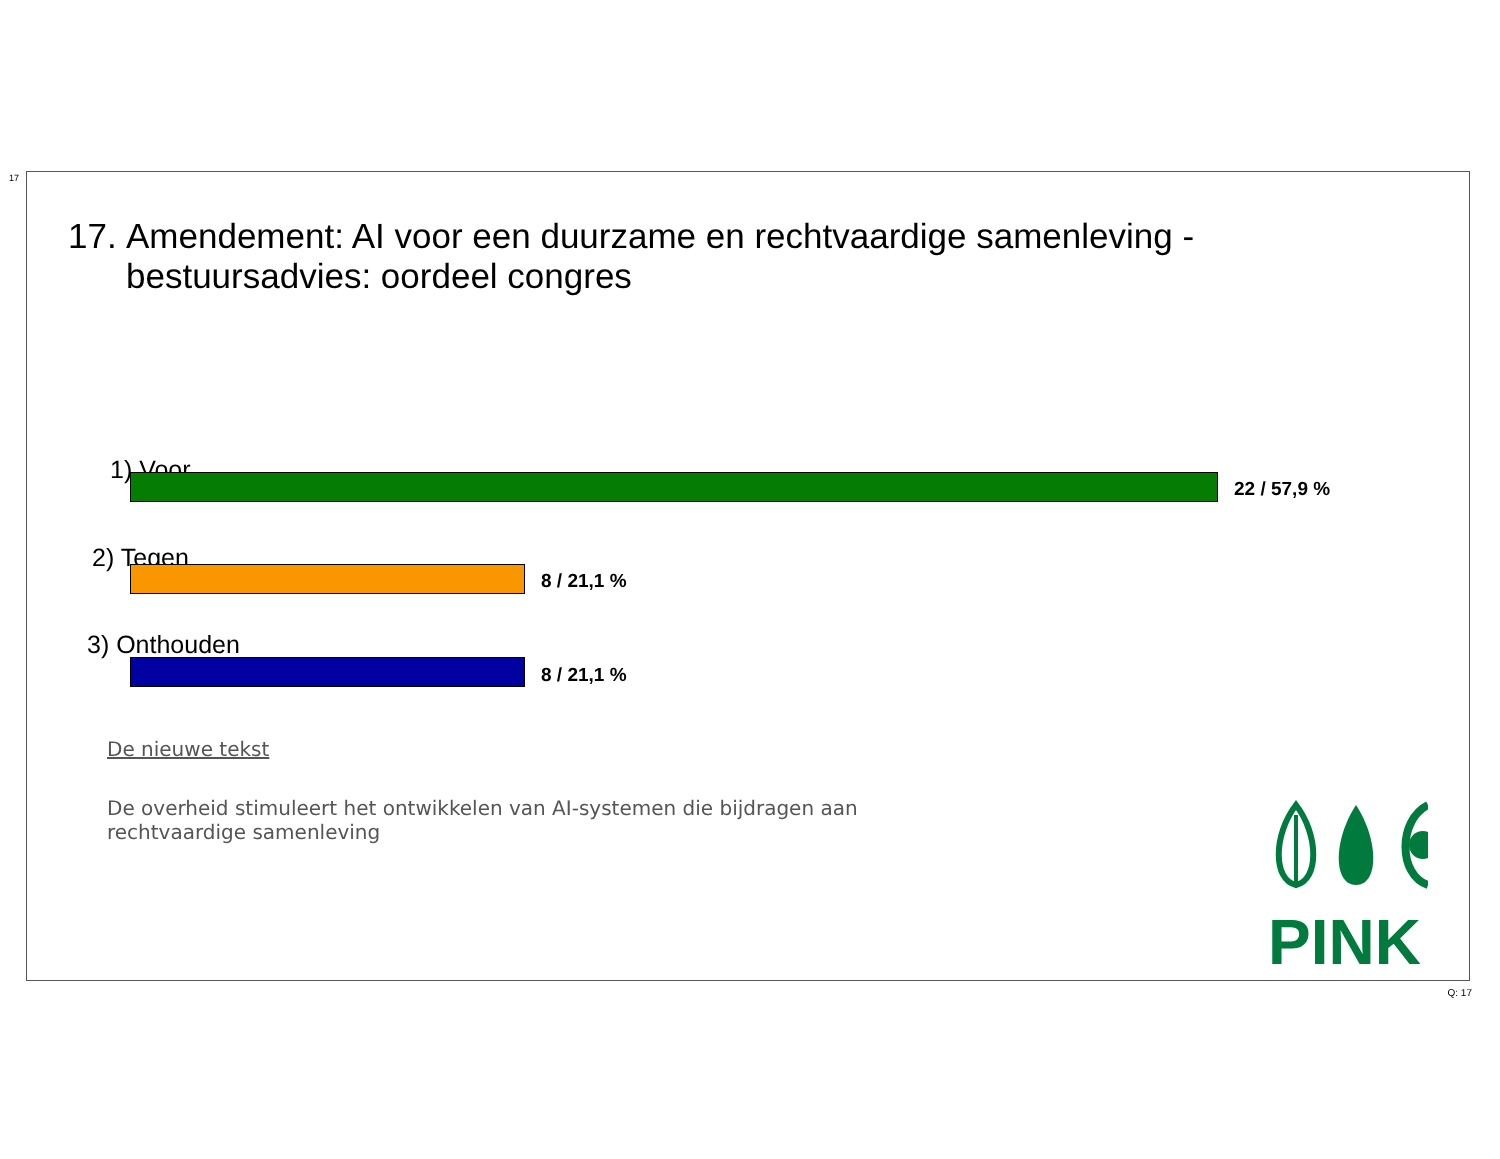17
17. Amendement: AI voor een duurzame en rechtvaardige samenleving -
bestuursadvies: oordeel congres
1) Voor
22 / 57,9 %
2) Tegen
8 / 21,1 %
3) Onthouden
8 / 21,1 %
De nieuwe tekst
De overheid stimuleert het ontwikkelen van AI-systemen die bijdragen aan
rechtvaardige samenleving
PINK
Q: 17